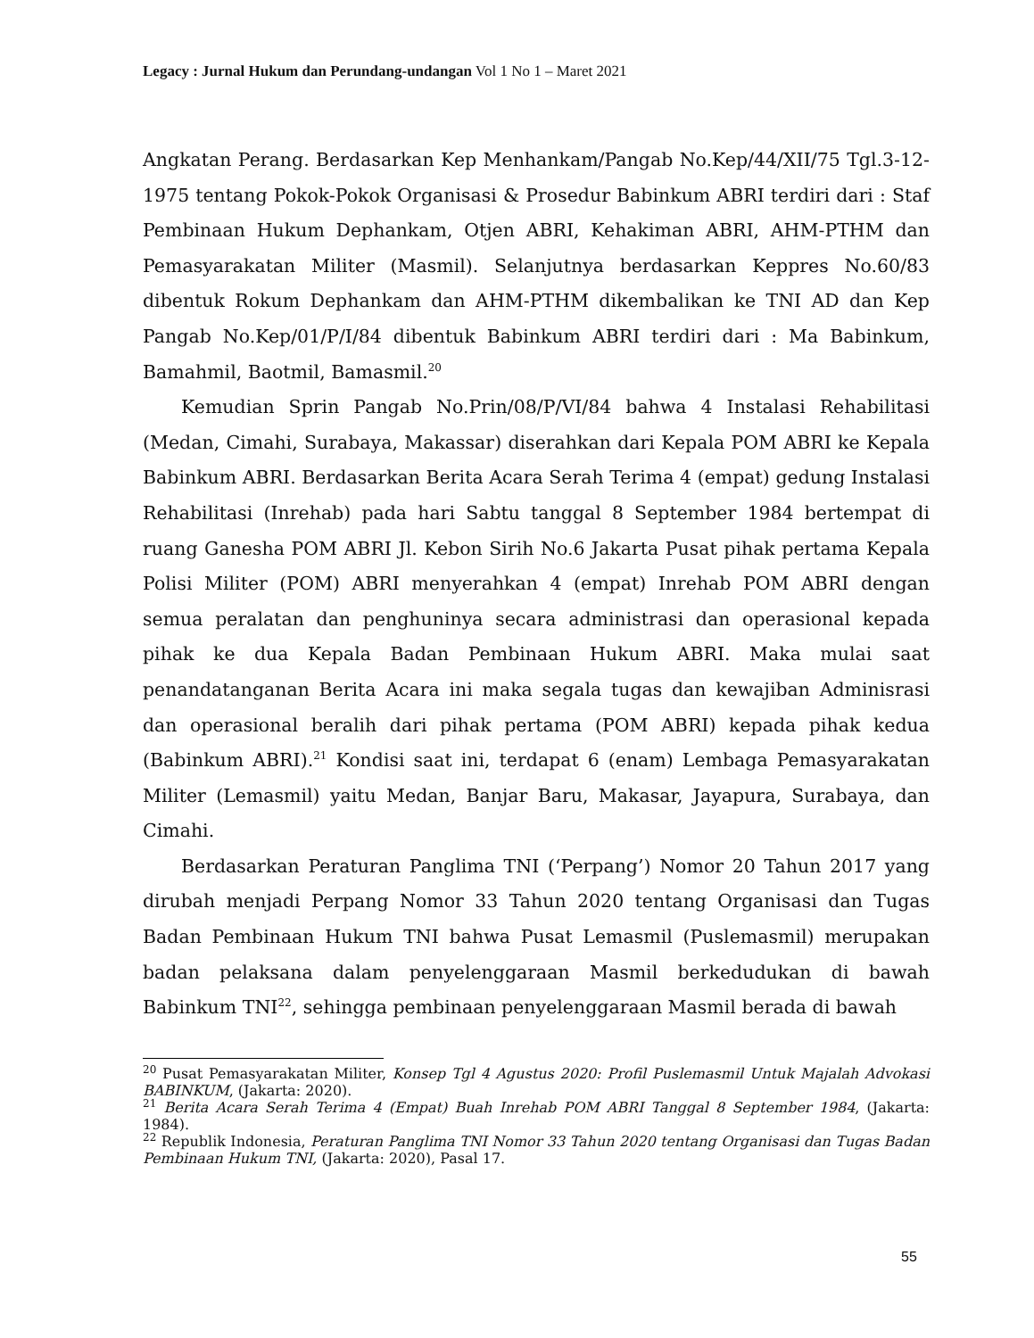Legacy : Jurnal Hukum dan Perundang-undangan Vol 1 No 1 – Maret 2021
Angkatan Perang. Berdasarkan Kep Menhankam/Pangab No.Kep/44/XII/75 Tgl.3-12-1975 tentang Pokok-Pokok Organisasi & Prosedur Babinkum ABRI terdiri dari : Staf Pembinaan Hukum Dephankam, Otjen ABRI, Kehakiman ABRI, AHM-PTHM dan Pemasyarakatan Militer (Masmil). Selanjutnya berdasarkan Keppres No.60/83 dibentuk Rokum Dephankam dan AHM-PTHM dikembalikan ke TNI AD dan Kep Pangab No.Kep/01/P/I/84 dibentuk Babinkum ABRI terdiri dari : Ma Babinkum, Bamahmil, Baotmil, Bamasmil.<sup>20</sup>
Kemudian Sprin Pangab No.Prin/08/P/VI/84 bahwa 4 Instalasi Rehabilitasi (Medan, Cimahi, Surabaya, Makassar) diserahkan dari Kepala POM ABRI ke Kepala Babinkum ABRI. Berdasarkan Berita Acara Serah Terima 4 (empat) gedung Instalasi Rehabilitasi (Inrehab) pada hari Sabtu tanggal 8 September 1984 bertempat di ruang Ganesha POM ABRI Jl. Kebon Sirih No.6 Jakarta Pusat pihak pertama Kepala Polisi Militer (POM) ABRI menyerahkan 4 (empat) Inrehab POM ABRI dengan semua peralatan dan penghuninya secara administrasi dan operasional kepada pihak ke dua Kepala Badan Pembinaan Hukum ABRI. Maka mulai saat penandatanganan Berita Acara ini maka segala tugas dan kewajiban Adminisrasi dan operasional beralih dari pihak pertama (POM ABRI) kepada pihak kedua (Babinkum ABRI).<sup>21</sup> Kondisi saat ini, terdapat 6 (enam) Lembaga Pemasyarakatan Militer (Lemasmil) yaitu Medan, Banjar Baru, Makasar, Jayapura, Surabaya, dan Cimahi.
Berdasarkan Peraturan Panglima TNI (‘Perpang’) Nomor 20 Tahun 2017 yang dirubah menjadi Perpang Nomor 33 Tahun 2020 tentang Organisasi dan Tugas Badan Pembinaan Hukum TNI bahwa Pusat Lemasmil (Puslemasmil) merupakan badan pelaksana dalam penyelenggaraan Masmil berkedudukan di bawah Babinkum TNI<sup>22</sup>, sehingga pembinaan penyelenggaraan Masmil berada di bawah
<sup>20</sup> Pusat Pemasyarakatan Militer, Konsep Tgl 4 Agustus 2020: Profil Puslemasmil Untuk Majalah Advokasi BABINKUM, (Jakarta: 2020).
<sup>21</sup> Berita Acara Serah Terima 4 (Empat) Buah Inrehab POM ABRI Tanggal 8 September 1984, (Jakarta: 1984).
<sup>22</sup> Republik Indonesia, Peraturan Panglima TNI Nomor 33 Tahun 2020 tentang Organisasi dan Tugas Badan Pembinaan Hukum TNI, (Jakarta: 2020), Pasal 17.
55